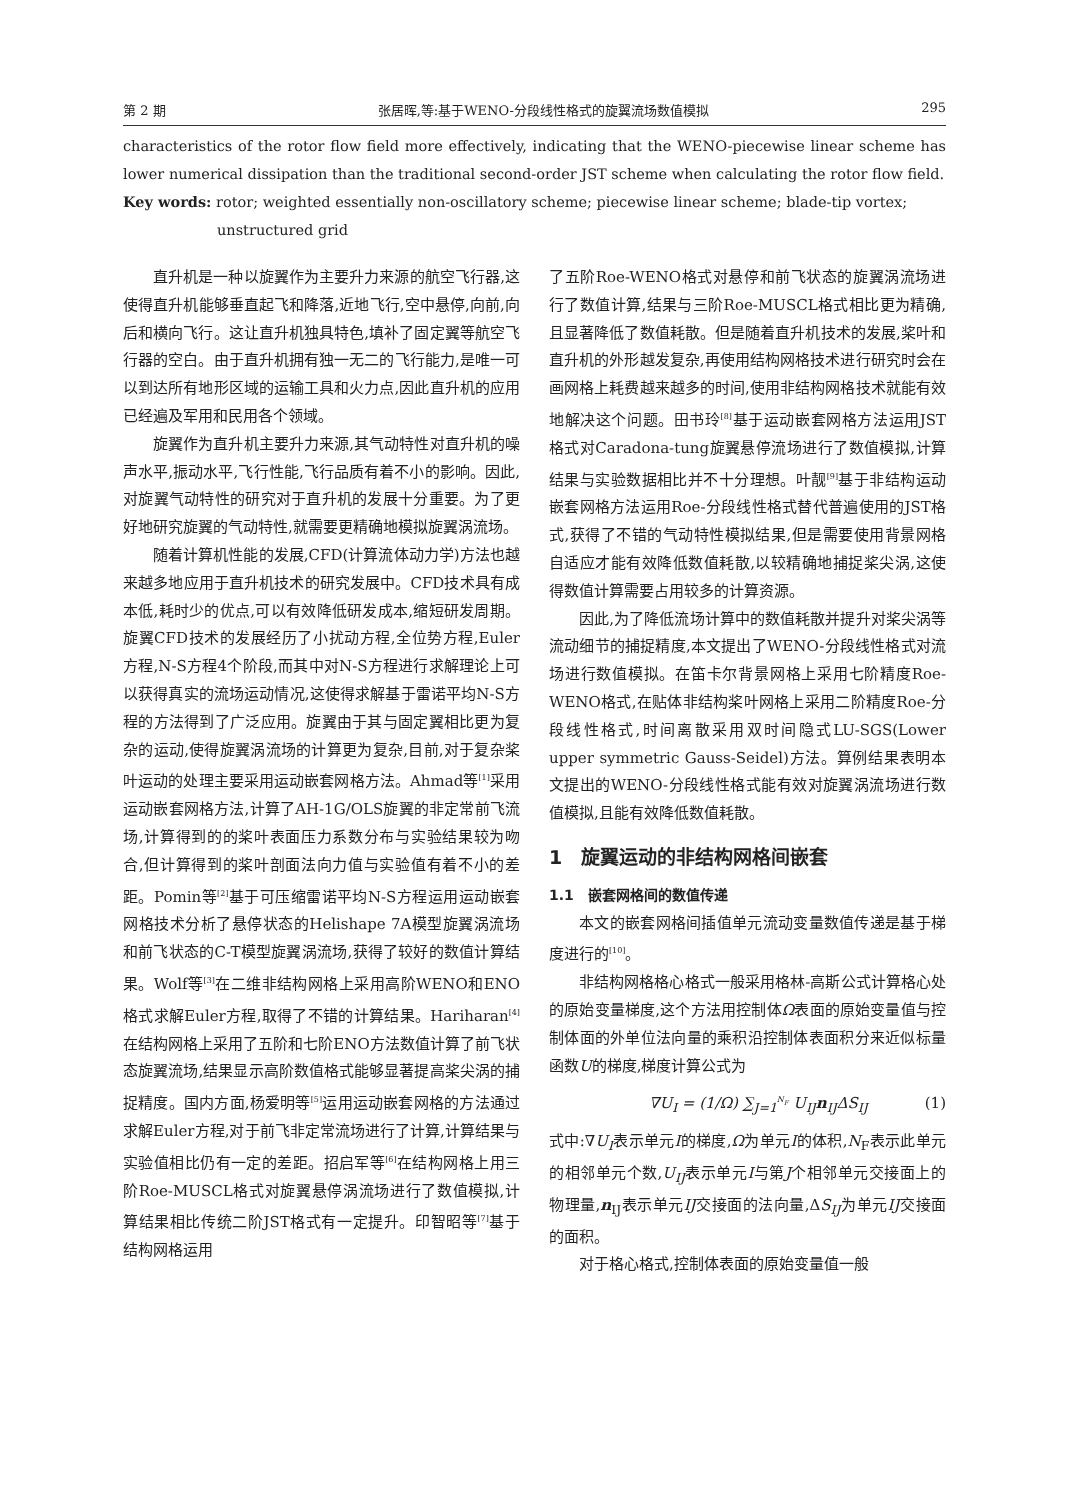第 2 期 张居晖,等:基于WENO-分段线性格式的旋翼流场数值模拟 295
characteristics of the rotor flow field more effectively, indicating that the WENO-piecewise linear scheme has lower numerical dissipation than the traditional second-order JST scheme when calculating the rotor flow field.
Key words: rotor; weighted essentially non-oscillatory scheme; piecewise linear scheme; blade-tip vortex;
unstructured grid
直升机是一种以旋翼作为主要升力来源的航空飞行器,这使得直升机能够垂直起飞和降落,近地飞行,空中悬停,向前,向后和横向飞行。这让直升机独具特色,填补了固定翼等航空飞行器的空白。由于直升机拥有独一无二的飞行能力,是唯一可以到达所有地形区域的运输工具和火力点,因此直升机的应用已经遍及军用和民用各个领域。
旋翼作为直升机主要升力来源,其气动特性对直升机的噪声水平,振动水平,飞行性能,飞行品质有着不小的影响。因此,对旋翼气动特性的研究对于直升机的发展十分重要。为了更好地研究旋翼的气动特性,就需要更精确地模拟旋翼涡流场。
随着计算机性能的发展,CFD(计算流体动力学)方法也越来越多地应用于直升机技术的研究发展中。CFD技术具有成本低,耗时少的优点,可以有效降低研发成本,缩短研发周期。旋翼CFD技术的发展经历了小扰动方程,全位势方程,Euler方程,N-S方程4个阶段,而其中对N-S方程进行求解理论上可以获得真实的流场运动情况,这使得求解基于雷诺平均N-S方程的方法得到了广泛应用。旋翼由于其与固定翼相比更为复杂的运动,使得旋翼涡流场的计算更为复杂,目前,对于复杂桨叶运动的处理主要采用运动嵌套网格方法。Ahmad等<sup>[1]</sup>采用运动嵌套网格方法,计算了AH-1G/OLS旋翼的非定常前飞流场,计算得到的的桨叶表面压力系数分布与实验结果较为吻合,但计算得到的桨叶剖面法向力值与实验值有着不小的差距。Pomin等<sup>[2]</sup>基于可压缩雷诺平均N-S方程运用运动嵌套网格技术分析了悬停状态的Helishape 7A模型旋翼涡流场和前飞状态的C-T模型旋翼涡流场,获得了较好的数值计算结果。Wolf等<sup>[3]</sup>在二维非结构网格上采用高阶WENO和ENO格式求解Euler方程,取得了不错的计算结果。Hariharan<sup>[4]</sup>在结构网格上采用了五阶和七阶ENO方法数值计算了前飞状态旋翼流场,结果显示高阶数值格式能够显著提高桨尖涡的捕捉精度。国内方面,杨爱明等<sup>[5]</sup>运用运动嵌套网格的方法通过求解Euler方程,对于前飞非定常流场进行了计算,计算结果与实验值相比仍有一定的差距。招启军等<sup>[6]</sup>在结构网格上用三阶Roe-MUSCL格式对旋翼悬停涡流场进行了数值模拟,计算结果相比传统二阶JST格式有一定提升。印智昭等<sup>[7]</sup>基于结构网格运用
了五阶Roe-WENO格式对悬停和前飞状态的旋翼涡流场进行了数值计算,结果与三阶Roe-MUSCL格式相比更为精确,且显著降低了数值耗散。但是随着直升机技术的发展,桨叶和直升机的外形越发复杂,再使用结构网格技术进行研究时会在画网格上耗费越来越多的时间,使用非结构网格技术就能有效地解决这个问题。田书玲<sup>[8]</sup>基于运动嵌套网格方法运用JST格式对Caradona-tung旋翼悬停流场进行了数值模拟,计算结果与实验数据相比并不十分理想。叶靓<sup>[9]</sup>基于非结构运动嵌套网格方法运用Roe-分段线性格式替代普遍使用的JST格式,获得了不错的气动特性模拟结果,但是需要使用背景网格自适应才能有效降低数值耗散,以较精确地捕捉桨尖涡,这使得数值计算需要占用较多的计算资源。
因此,为了降低流场计算中的数值耗散并提升对桨尖涡等流动细节的捕捉精度,本文提出了WENO-分段线性格式对流场进行数值模拟。在笛卡尔背景网格上采用七阶精度Roe-WENO格式,在贴体非结构桨叶网格上采用二阶精度Roe-分段线性格式,时间离散采用双时间隐式LU-SGS(Lower upper symmetric Gauss-Seidel)方法。算例结果表明本文提出的WENO-分段线性格式能有效对旋翼涡流场进行数值模拟,且能有效降低数值耗散。
1　旋翼运动的非结构网格间嵌套
1.1　嵌套网格间的数值传递
本文的嵌套网格间插值单元流动变量数值传递是基于梯度进行的<sup>[10]</sup>。
非结构网格格心格式一般采用格林-高斯公式计算格心处的原始变量梯度,这个方法用控制体Ω表面的原始变量值与控制体面的外单位法向量的乘积沿控制体表面积分来近似标量函数U的梯度,梯度计算公式为
∇U<sub>I</sub> = (1/Ω) ∑<sub>J=1</sub><sup>N<sub>F</sub></sup> U<sub>IJ</sub>n<sub>IJ</sub>ΔS<sub>IJ</sub> (1)
式中:∇U<sub>I</sub>表示单元I的梯度,Ω为单元I的体积,N<sub>F</sub>表示此单元的相邻单元个数,U<sub>IJ</sub>表示单元I与第J个相邻单元交接面上的物理量,n<sub>IJ</sub>表示单元IJ交接面的法向量,ΔS<sub>IJ</sub>为单元IJ交接面的面积。
对于格心格式,控制体表面的原始变量值一般